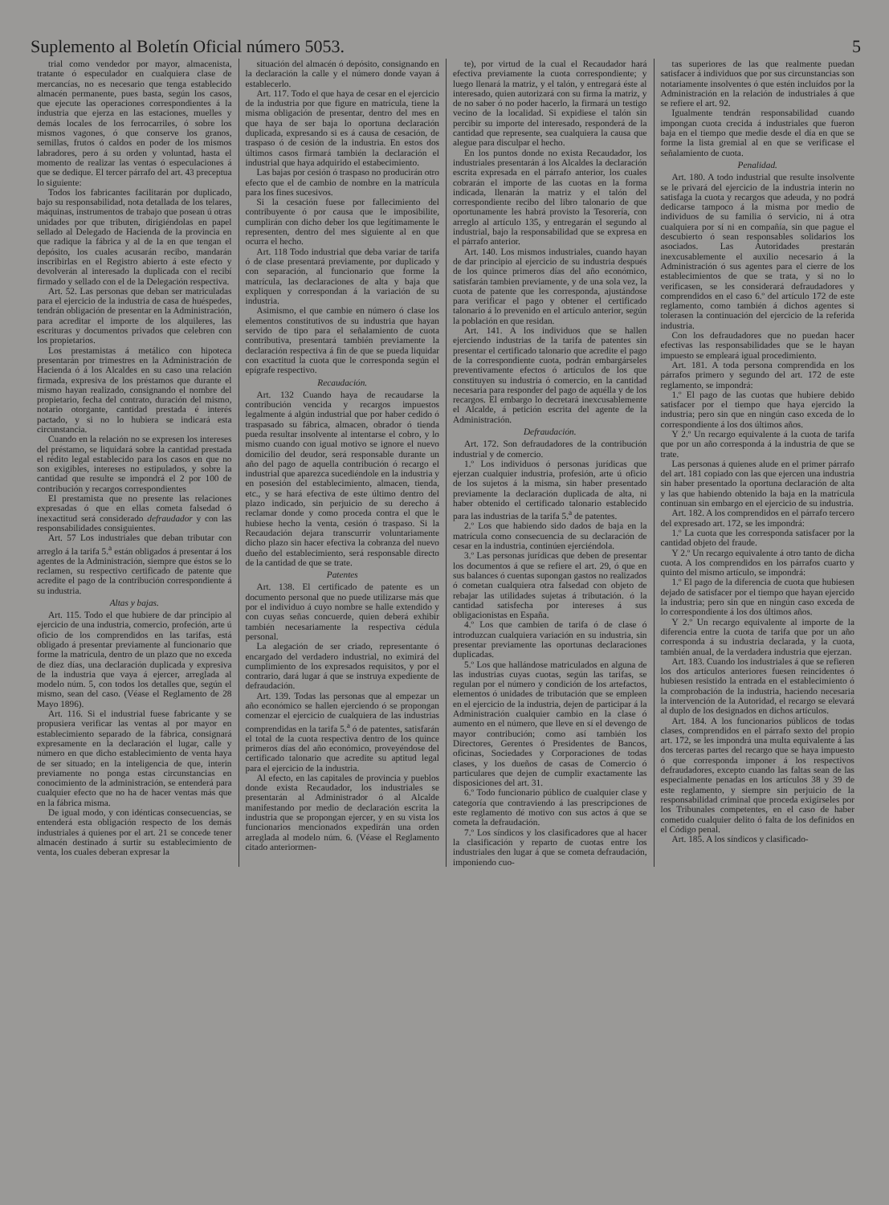Suplemento al Boletín Oficial número 5053. 5
trial como vendedor por mayor, almacenista, tratante ó especulador en cualquiera clase de mercancías, no es necesario que tenga establecido almacén permanente, pues basta, según los casos, que ejecute las operaciones correspondientes á la industria que ejerza en las estaciones, muelles y demás locales de los ferrocarriles, ó sobre los mismos vagones, ó que conserve los granos, semillas, frutos ó caldos en poder de los mismos labradores, pero á su orden y voluntad, hasta el momento de realizar las ventas ó especulaciones á que se dedique. El tercer párrafo del art. 43 preceptua lo siguiente:
Todos los fabricantes facilitarán por duplicado, bajo su responsabilidad, nota detallada de los telares, máquinas, instrumentos de trabajo que posean ú otras unidades por que tributen, dirigiéndolas en papel sellado al Delegado de Hacienda de la provincia en que radique la fábrica y al de la en que tengan el depósito, los cuales acusarán recibo, mandarán inscribirlas en el Registro abierto á este efecto y devolverán al interesado la duplicada con el recibí firmado y sellado con el de la Delegación respectiva.
Art. 52. Las personas que deban ser matriculadas para el ejercicio de la industria de casa de huéspedes, tendrán obligación de presentar en la Administración, para acreditar el importe de los alquileres, las escrituras y documentos privados que celebren con los propietarios.
Los prestamistas á metálico con hipoteca presentarán por trimestres en la Administración de Hacienda ó á los Alcaldes en su caso una relación firmada, expresiva de los préstamos que durante el mismo hayan realizado, consignando el nombre del propietario, fecha del contrato, duración del mismo, notario otorgante, cantidad prestada é interés pactado, y si no lo hubiera se indicará esta circunstancia.
Cuando en la relación no se expresen los intereses del préstamo, se liquidará sobre la cantidad prestada el rédito legal establecido para los casos en que no son exigibles, intereses no estipulados, y sobre la cantidad que resulte se impondrá el 2 por 100 de contribución y recargos correspondientes
El prestamista que no presente las relaciones expresadas ó que en ellas cometa falsedad ó inexactitud será considerado defraudador y con las responsabilidades consiguientes.
Art. 57 Los industriales que deban tributar con arreglo á la tarifa 5.<sup>a</sup> están obligados á presentar á los agentes de la Administración, siempre que éstos se lo reclamen, su respectivo certificado de patente que acredite el pago de la contribución correspondiente á su industria.
Altas y bajas.
Art. 115. Todo el que hubiere de dar principio al ejercicio de una industria, comercio, profeción, arte ú oficio de los comprendidos en las tarifas, está obligado á presentar previamente al funcionario que forme la matrícula, dentro de un plazo que no exceda de diez días, una declaración duplicada y expresiva de la industria que vaya á ejercer, arreglada al modelo núm. 5, con todos los detalles que, según el mismo, sean del caso. (Véase el Reglamento de 28 Mayo 1896).
Art. 116. Si el industrial fuese fabricante y se propusiera verificar las ventas al por mayor en establecimiento separado de la fábrica, consignará expresamente en la declaración el lugar, calle y número en que dicho establecimiento de venta haya de ser situado; en la inteligencia de que, interin previamente no ponga estas circunstancias en conocimiento de la administración, se entenderá para cualquier efecto que no ha de hacer ventas más que en la fábrica misma.
De igual modo, y con idénticas consecuencias, se entenderá esta obligación respecto de los demás industriales á quienes por el art. 21 se concede tener almacén destinado á surtir su establecimiento de venta, los cuales deberan expresar la
situación del almacén ó depósito, consignando en la declaración la calle y el número donde vayan á establecerlo.
Art. 117. Todo el que haya de cesar en el ejercicio de la industria por que figure en matrícula, tiene la misma obligación de presentar, dentro del mes en que haya de ser baja lo oportuna declaración duplicada, expresando si es á causa de cesación, de traspaso ó de cesión de la industria. En estos dos últimos casos firmará también la declaración el industrial que haya adquirido el estabecimiento.
Las bajas por cesión ó traspaso no producirán otro efecto que el de cambio de nombre en la matrícula para los fines sucesivos.
Si la cesación fuese por fallecimiento del contribuyente ó por causa que le imposibilite, cumplirán con dicho deber los que legítimamente le representen, dentro del mes siguiente al en que ocurra el hecho.
Art. 118 Todo industrial que deba variar de tarifa ó de clase presentará previamente, por duplicado y con separación, al funcionario que forme la matrícula, las declaraciones de alta y baja que expliquen y correspondan á la variación de su industria.
Asimismo, el que cambie en número ó clase los elementos constitutivos de su industria que hayan servido de tipo para el señalamiento de cuota contributiva, presentará también previamente la declaración respectiva á fin de que se pueda liquidar con exactitud la cuota que le corresponda según el epígrafe respectivo.
Recaudación.
Art. 132 Cuando haya de recaudarse la contribución vencida y recargos impuestos legalmente á algún industrial que por haber cedido ó traspasado su fábrica, almacen, obrador ó tienda pueda resultar insolvente al intentarse el cobro, y lo mismo cuando con igual motivo se ignore el nuevo domicilio del deudor, será responsable durante un año del pago de aquella contribución ó recargo el industrial que aparezca sucediéndole en la industria y en posesión del establecimiento, almacen, tienda, etc., y se hará efectiva de este último dentro del plazo indicado, sin perjuicio de su derecho á reclamar donde y como proceda contra el que le hubiese hecho la venta, cesión ó traspaso. Si la Recaudación dejara transcurrir voluntariamente dicho plazo sin hacer efectiva la cobranza del nuevo dueño del establecimiento, será responsable directo de la cantidad de que se trate.
Patentes
Art. 138. El certificado de patente es un documento personal que no puede utilizarse más que por el individuo á cuyo nombre se halle extendido y con cuyas señas concuerde, quien deberá exhibir también necesariamente la respectiva cédula personal.
La alegación de ser criado, representante ó encargado del verdadero industrial, no eximirá del cumplimiento de los expresados requisitos, y por el contrario, dará lugar á que se instruya expediente de defraudación.
Art. 139. Todas las personas que al empezar un año económico se hallen ejerciendo ó se propongan comenzar el ejercicio de cualquiera de las industrias comprendidas en la tarifa 5.<sup>a</sup> ó de patentes, satisfarán el total de la cuota respectiva dentro de los quince primeros días del año económico, proveyéndose del certificado talonario que acredite su aptitud legal para el ejercicio de la industria.
Al efecto, en las capitales de provincia y pueblos donde exista Recaudador, los industriales se presentarán al Administrador ó al Alcalde manifestando por medio de declaración escrita la industria que se propongan ejercer, y en su vista los funcionarios mencionados expedirán una orden arreglada al modelo núm. 6. (Véase el Reglamento citado anteriormen-
te), por virtud de la cual el Recaudador hará efectiva previamente la cuota correspondiente; y luego llenará la matriz, y el talón, y entregará éste al interesado, quien autorizará con su firma la matriz, y de no saber ó no poder hacerlo, la firmará un testigo vecino de la localidad. Si expidiese el talón sin percibir su importe del interesado, responderá de la cantidad que represente, sea cualquiera la causa que alegue para disculpar el hecho.
En los puntos donde no exista Recaudador, los industriales presentarán á los Alcaldes la declaración escrita expresada en el párrafo anterior, los cuales cobrarán el importe de las cuotas en la forma indicada, llenarán la matriz y el talón del correspondiente recibo del libro talonario de que oportunamente les habrá provisto la Tesorería, con arreglo al artículo 135, y entregarán el segundo al industrial, bajo la responsabilidad que se expresa en el párrafo anterior.
Art. 140. Los mismos industriales, cuando hayan de dar principio al ejercicio de su industria después de los quince primeros días del año económico, satisfarán tambien previamente, y de una sola vez, la cuota de patente que les corresponda, ajustándose para verificar el pago y obtener el certificado talonario á lo prevenido en el artículo anterior, según la población en que residan.
Art. 141. A los individuos que se hallen ejerciendo industrias de la tarifa de patentes sin presentar el certificado talonario que acredite el pago de la correspondiente cuota, podrán embargárseles preventivamente efectos ó artículos de los que constituyen su industria ó comercio, en la cantidad necesaria para responder del pago de aquélla y de los recargos. El embargo lo decretará inexcusablemente el Alcalde, á petición escrita del agente de la Administración.
Defraudación.
Art. 172. Son defraudadores de la contribución industrial y de comercio.
1.º Los individuos ó personas jurídicas que ejerzan cualquier industria, profesión, arte ú oficio de los sujetos á la misma, sin haber presentado previamente la declaración duplicada de alta, ni haber obtenido el certificado talonario establecido para las industrias de la tarifa 5.<sup>a</sup> de patentes.
2.º Los que habiendo sido dados de baja en la matrícula como consecuencia de su declaración de cesar en la industria, continúen ejerciéndola.
3.º Las personas jurídicas que deben de presentar los documentos á que se refiere el art. 29, ó que en sus balances ó cuentas supongan gastos no realizados ó cometan cualquiera otra falsedad con objeto de rebajar las utilidades sujetas á tributación. ó la cantidad satisfecha por intereses á sus obligacionistas en España.
4.º Los que cambien de tarifa ó de clase ó introduzcan cualquiera variación en su industria, sin presentar previamente las oportunas declaraciones duplicadas.
5.º Los que hallándose matriculados en alguna de las industrias cuyas cuotas, según las tarifas, se regulan por el número y condición de los artefactos, elementos ó unidades de tributación que se empleen en el ejercicio de la industria, dejen de participar á la Administración cualquier cambio en la clase ó aumento en el número, que lleve en sí el devengo de mayor contribución; como así también los Directores, Gerentes ó Presidentes de Bancos, oficinas, Sociedades y Corporaciones de todas clases, y los dueños de casas de Comercio ó particulares que dejen de cumplir exactamente las disposiciones del art. 31.
6.º Todo funcionario público de cualquier clase y categoría que contraviendo á las prescripciones de este reglamento dé motivo con sus actos á que se cometa la defraudación.
7.º Los síndicos y los clasificadores que al hacer la clasificación y reparto de cuotas entre los industriales den lugar á que se cometa defraudación, imponiendo cuo-
tas superiores de las que realmente puedan satisfacer á individuos que por sus circunstancias son notariamente insolventes ó que estén incluídos por la Administración en la relación de industriales á que se refiere el art. 92.
Igualmente tendrán responsabilidad cuando impongan cuota crecida á industriales que fueron baja en el tiempo que medie desde el día en que se forme la lista gremial al en que se verificase el señalamiento de cuota.
Penalidad.
Art. 180. A todo industrial que resulte insolvente se le privará del ejercicio de la industria interin no satisfaga la cuota y recargos que adeuda, y no podrá dedicarse tampoco á la misma por medio de individuos de su familia ó servicio, ni á otra cualquiera por sí ni en compañía, sin que pague el descubierto ó sean responsables solidarios los asociados. Las Autoridades prestarán inexcusablemente el auxilio necesario á la Administración ó sus agentes para el cierre de los establecimientos de que se trata, y si no lo verificasen, se les considerará defraudadores y comprendidos en el caso 6.º del artículo 172 de este reglamento, como también á dichos agentes si tolerasen la continuación del ejercicio de la referida industria.
Con los defraudadores que no puedan hacer efectivas las responsabilidades que se le hayan impuesto se empleará igual procedimiento.
Art. 181. A toda persona comprendida en los párrafos primero y segundo del art. 172 de este reglamento, se impondrá:
1.º El pago de las cuotas que hubiere debido satisfacer por el tiempo que haya ejercido la industria; pero sin que en ningún caso exceda de lo correspondiente á los dos últimos años.
Y 2.º Un recargo equivalente á la cuota de tarifa que por un año corresponda á la industria de que se trate.
Las personas á quienes alude en el primer párrafo del art. 181 copiado con las que ejercen una industria sin haber presentado la oportuna declaración de alta y las que habiendo obtenido la baja en la matrícula continuan sin embargo en el ejercicio de su industria.
Art. 182. A los comprendidos en el párrafo tercero del expresado art. 172, se les impondrá:
1.º La cuota que les corresponda satisfacer por la cantidad objeto del fraude.
Y 2.º Un recargo equivalente á otro tanto de dicha cuota. A los comprendidos en los párrafos cuarto y quinto del mismo artículo, se impondrá:
1.º El pago de la diferencia de cuota que hubiesen dejado de satisfacer por el tiempo que hayan ejercido la industria; pero sin que en ningún caso exceda de lo correspondiente á los dos últimos años.
Y 2.º Un recargo equivalente al importe de la diferencia entre la cuota de tarifa que por un año corresponda á su industria declarada, y la cuota, también anual, de la verdadera industria que ejerzan.
Art. 183. Cuando los industriales á que se refieren los dos artículos anteriores fuesen reincidentes ó hubiesen resistido la entrada en el establecimiento ó la comprobación de la industria, haciendo necesaria la intervención de la Autoridad, el recargo se elevará al duplo de los designados en dichos artículos.
Art. 184. A los funcionarios públicos de todas clases, comprendidos en el párrafo sexto del propio art. 172, se les impondrá una multa equivalente á las dos terceras partes del recargo que se haya impuesto ó que corresponda imponer á los respectivos defraudadores, excepto cuando las faltas sean de las especialmente penadas en los artículos 38 y 39 de este reglamento, y siempre sin perjuicio de la responsabilidad criminal que proceda exigírseles por los Tribunales competentes, en el caso de haber cometido cualquier delito ó falta de los definidos en el Código penal.
Art. 185. A los síndicos y clasificado-